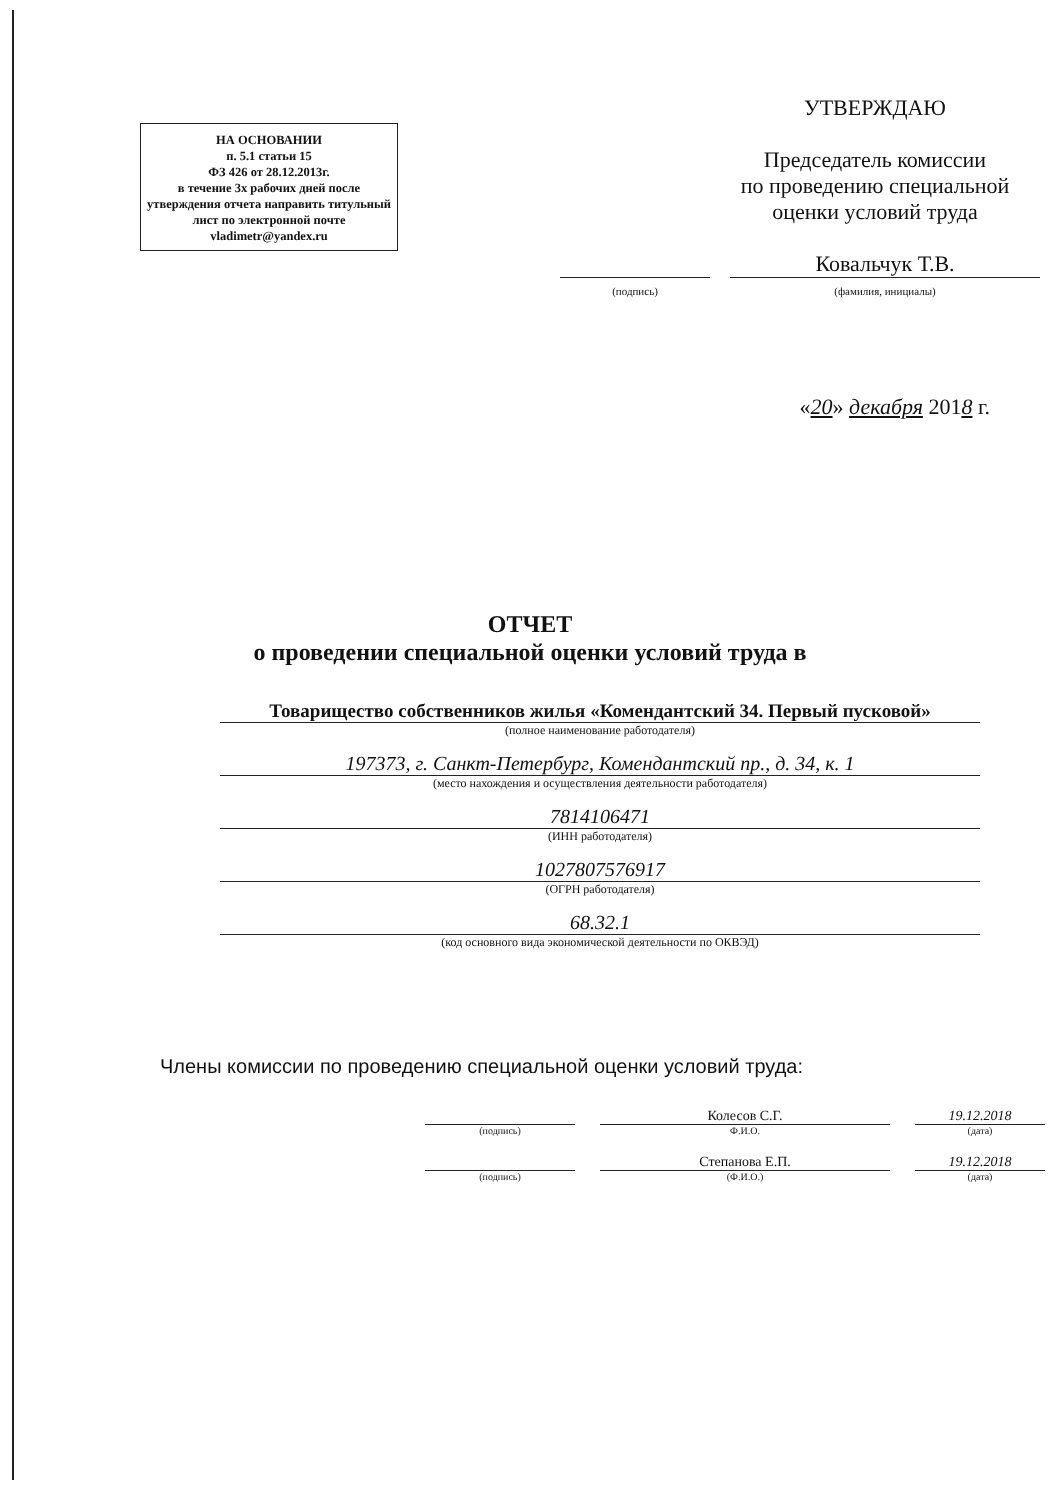НА ОСНОВАНИИ
п. 5.1 статьи 15
ФЗ 426 от 28.12.2013г.
в течение 3х рабочих дней после утверждения отчета направить титульный лист по электронной почте vladimetr@yandex.ru
УТВЕРЖДАЮ
Председатель комиссии
по проведению специальной
оценки условий труда
Ковальчук Т.В.
(подпись) (фамилия, инициалы)
«20» декабря 2018 г.
ОТЧЕТ
о проведении специальной оценки условий труда в
Товарищество собственников жилья «Комендантский 34. Первый пусковой»
(полное наименование работодателя)
197373, г. Санкт-Петербург, Комендантский пр., д. 34, к. 1
(место нахождения и осуществления деятельности работодателя)
7814106471
(ИНН работодателя)
1027807576917
(ОГРН работодателя)
68.32.1
(код основного вида экономической деятельности по ОКВЭД)
Члены комиссии по проведению специальной оценки условий труда:
Колесов С.Г. 19.12.2018
(подпись) Ф.И.О. (дата)
Степанова Е.П. 19.12.2018
(подпись) (Ф.И.О.) (дата)